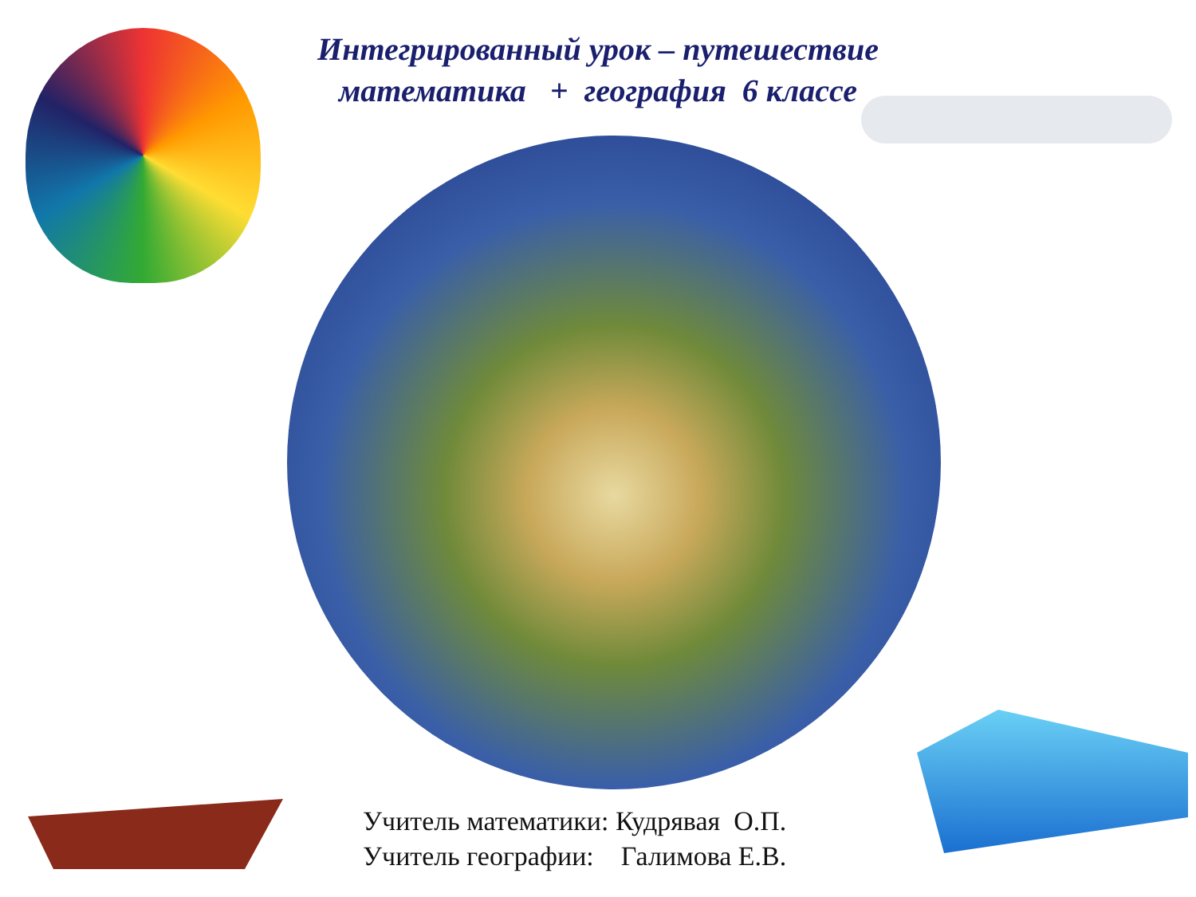Интегрированный урок – путешествие
математика + география 6 классе
Учитель математики: Кудрявая О.П.
Учитель географии: Галимова Е.В.